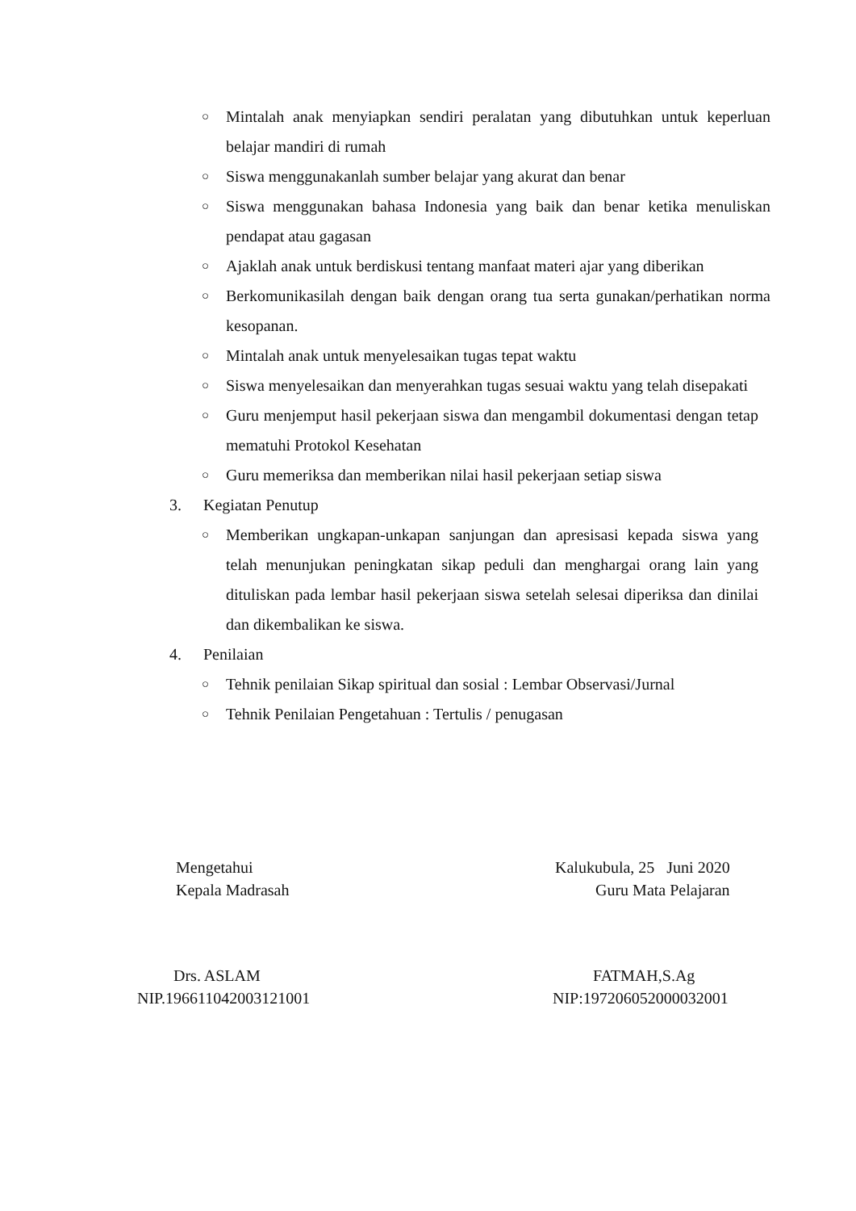○ Mintalah anak menyiapkan sendiri peralatan yang dibutuhkan untuk keperluan belajar mandiri di rumah
○ Siswa menggunakanlah sumber belajar yang akurat dan benar
○ Siswa menggunakan bahasa Indonesia yang baik dan benar ketika menuliskan pendapat atau gagasan
○ Ajaklah anak untuk berdiskusi tentang manfaat materi ajar yang diberikan
○ Berkomunikasilah dengan baik dengan orang tua serta gunakan/perhatikan norma kesopanan.
○ Mintalah anak untuk menyelesaikan tugas tepat waktu
○ Siswa menyelesaikan dan menyerahkan tugas sesuai waktu yang telah disepakati
○ Guru menjemput hasil pekerjaan siswa dan mengambil dokumentasi dengan tetap mematuhi Protokol Kesehatan
○ Guru memeriksa dan memberikan nilai hasil pekerjaan setiap siswa
3. Kegiatan Penutup
○ Memberikan ungkapan-unkapan sanjungan dan apresisasi kepada siswa yang telah menunjukan peningkatan sikap peduli dan menghargai orang lain yang dituliskan pada lembar hasil pekerjaan siswa setelah selesai diperiksa dan dinilai dan dikembalikan ke siswa.
4. Penilaian
○ Tehnik penilaian Sikap spiritual dan sosial : Lembar Observasi/Jurnal
○ Tehnik Penilaian Pengetahuan : Tertulis / penugasan
Mengetahui
Kepala Madrasah
Kalukubula, 25 Juni 2020
Guru Mata Pelajaran
Drs. ASLAM
NIP.196611042003121001
FATMAH,S.Ag
NIP:197206052000032001